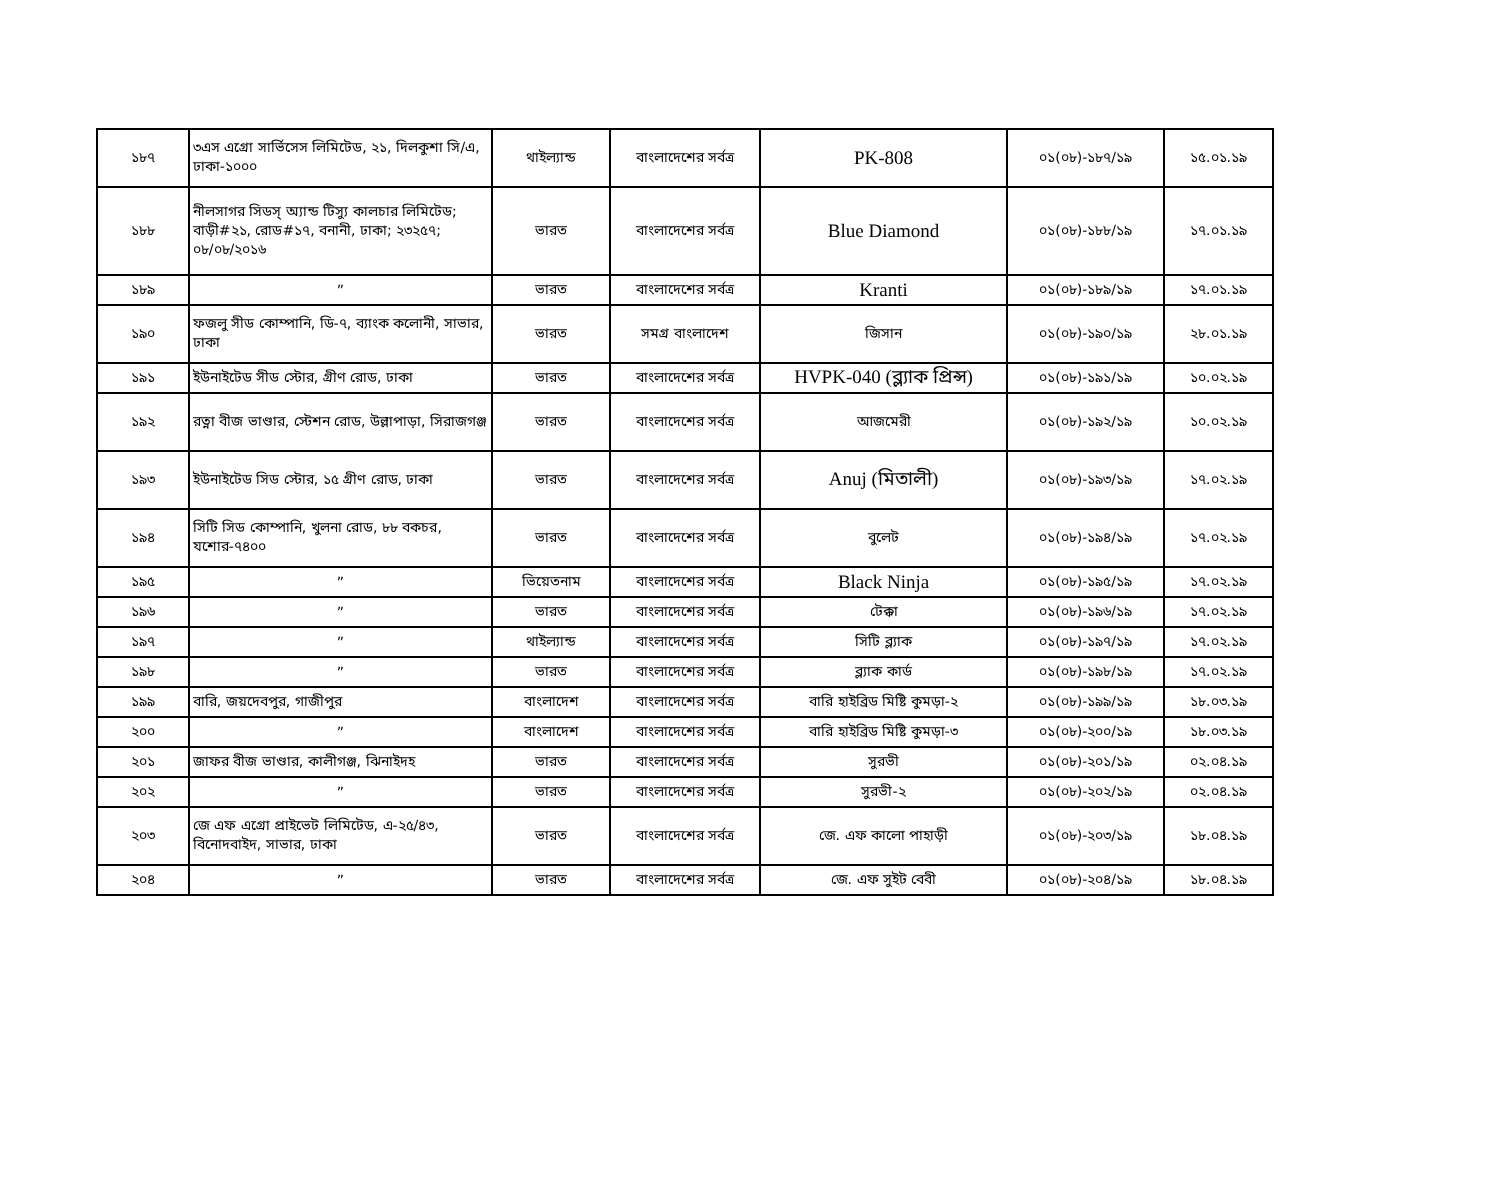| ১৮৭ | ৩এস এগ্রো সার্ভিসেস লিমিটেড, ২১, দিলকুশা সি/এ, ঢাকা-১০০০ | থাইল্যান্ড | বাংলাদেশের সর্বত্র | PK-808 | ০১(০৮)-১৮৭/১৯ | ১৫.০১.১৯ |
| ১৮৮ | নীলসাগর সিডস্ অ্যান্ড টিস্যু কালচার লিমিটেড; বাড়ী#২১, রোড#১৭, বনানী, ঢাকা; ২৩২৫৭; ০৮/০৮/২০১৬ | ভারত | বাংলাদেশের সর্বত্র | Blue Diamond | ০১(০৮)-১৮৮/১৯ | ১৭.০১.১৯ |
| ১৮৯ | ” | ভারত | বাংলাদেশের সর্বত্র | Kranti | ০১(০৮)-১৮৯/১৯ | ১৭.০১.১৯ |
| ১৯০ | ফজলু সীড কোম্পানি, ডি-৭, ব্যাংক কলোনী, সাভার, ঢাকা | ভারত | সমগ্র বাংলাদেশ | জিসান | ০১(০৮)-১৯০/১৯ | ২৮.০১.১৯ |
| ১৯১ | ইউনাইটেড সীড স্টোর, গ্রীণ রোড, ঢাকা | ভারত | বাংলাদেশের সর্বত্র | HVPK-040 (ব্ল্যাক প্রিন্স) | ০১(০৮)-১৯১/১৯ | ১০.০২.১৯ |
| ১৯২ | রত্না বীজ ভাণ্ডার, স্টেশন রোড, উল্লাপাড়া, সিরাজগঞ্জ | ভারত | বাংলাদেশের সর্বত্র | আজমেরী | ০১(০৮)-১৯২/১৯ | ১০.০২.১৯ |
| ১৯৩ | ইউনাইটেড সিড স্টোর, ১৫ গ্রীণ রোড, ঢাকা | ভারত | বাংলাদেশের সর্বত্র | Anuj (মিতালী) | ০১(০৮)-১৯৩/১৯ | ১৭.০২.১৯ |
| ১৯৪ | সিটি সিড কোম্পানি, খুলনা রোড, ৮৮ বকচর, যশোর-৭৪০০ | ভারত | বাংলাদেশের সর্বত্র | বুলেট | ০১(০৮)-১৯৪/১৯ | ১৭.০২.১৯ |
| ১৯৫ | ” | ভিয়েতনাম | বাংলাদেশের সর্বত্র | Black Ninja | ০১(০৮)-১৯৫/১৯ | ১৭.০২.১৯ |
| ১৯৬ | ” | ভারত | বাংলাদেশের সর্বত্র | টেক্কা | ০১(০৮)-১৯৬/১৯ | ১৭.০২.১৯ |
| ১৯৭ | ” | থাইল্যান্ড | বাংলাদেশের সর্বত্র | সিটি ব্ল্যাক | ০১(০৮)-১৯৭/১৯ | ১৭.০২.১৯ |
| ১৯৮ | ” | ভারত | বাংলাদেশের সর্বত্র | ব্ল্যাক কার্ড | ০১(০৮)-১৯৮/১৯ | ১৭.০২.১৯ |
| ১৯৯ | বারি, জয়দেবপুর, গাজীপুর | বাংলাদেশ | বাংলাদেশের সর্বত্র | বারি হাইব্রিড মিষ্টি কুমড়া-২ | ০১(০৮)-১৯৯/১৯ | ১৮.০৩.১৯ |
| ২০০ | ” | বাংলাদেশ | বাংলাদেশের সর্বত্র | বারি হাইব্রিড মিষ্টি কুমড়া-৩ | ০১(০৮)-২০০/১৯ | ১৮.০৩.১৯ |
| ২০১ | জাফর বীজ ভাণ্ডার, কালীগঞ্জ, ঝিনাইদহ | ভারত | বাংলাদেশের সর্বত্র | সুরভী | ০১(০৮)-২০১/১৯ | ০২.০৪.১৯ |
| ২০২ | ” | ভারত | বাংলাদেশের সর্বত্র | সুরভী-২ | ০১(০৮)-২০২/১৯ | ০২.০৪.১৯ |
| ২০৩ | জে এফ এগ্রো প্রাইভেট লিমিটেড, এ-২৫/৪৩, বিনোদবাইদ, সাভার, ঢাকা | ভারত | বাংলাদেশের সর্বত্র | জে. এফ কালো পাহাড়ী | ০১(০৮)-২০৩/১৯ | ১৮.০৪.১৯ |
| ২০৪ | ” | ভারত | বাংলাদেশের সর্বত্র | জে. এফ সুইট বেবী | ০১(০৮)-২০৪/১৯ | ১৮.০৪.১৯ |